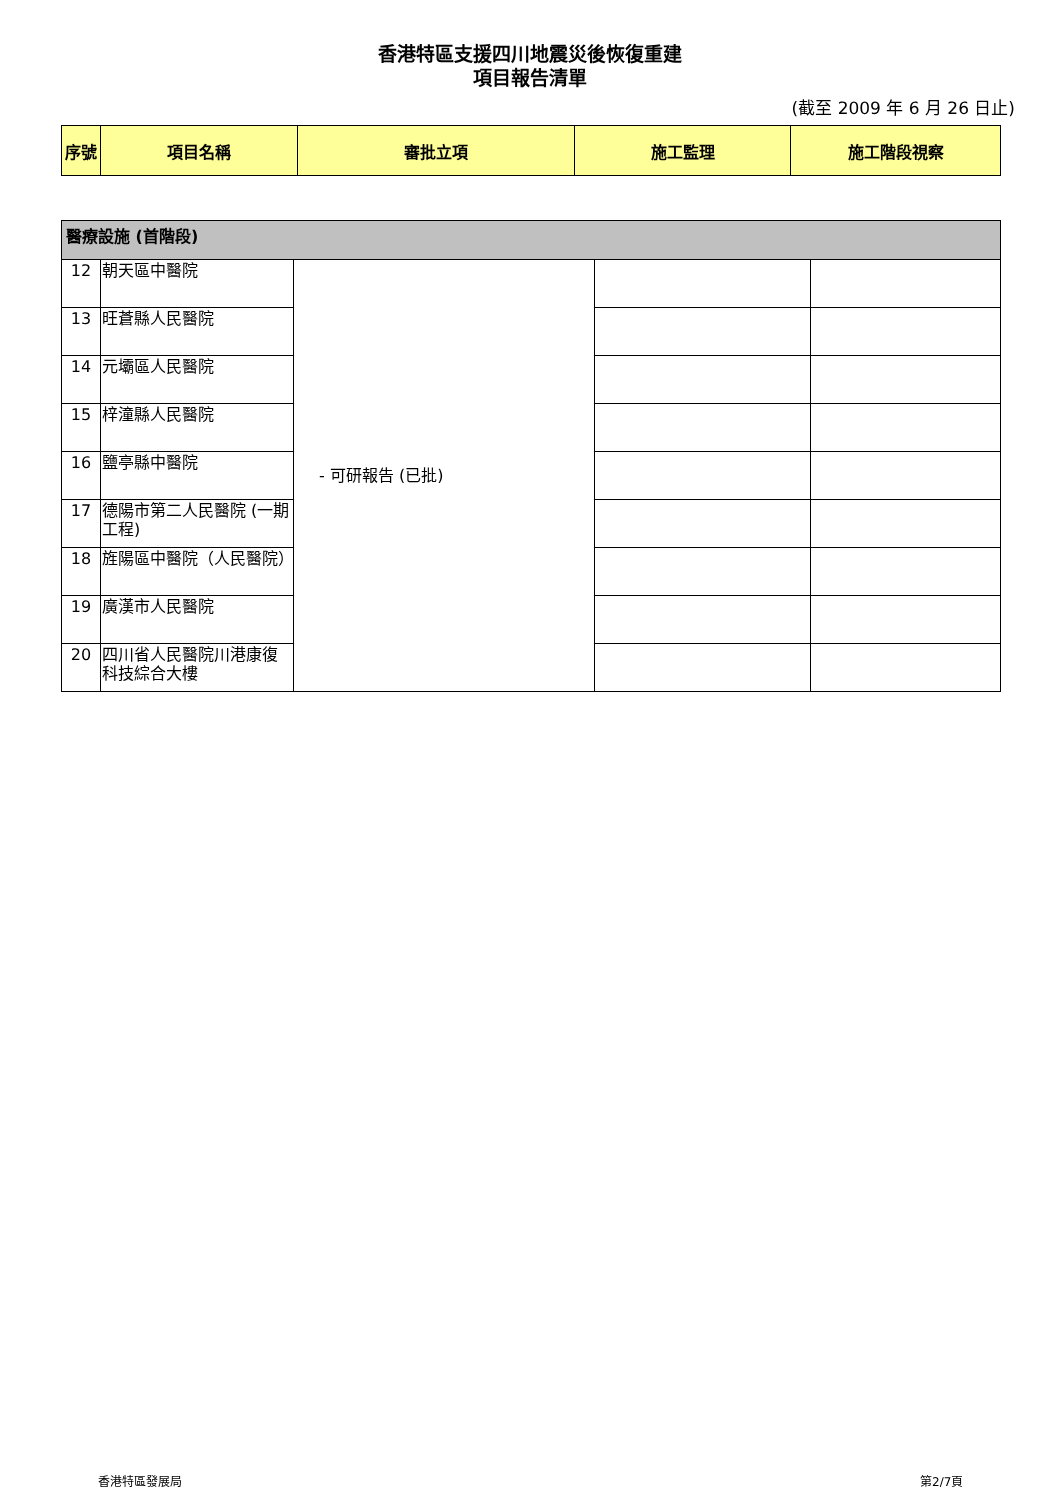香港特區支援四川地震災後恢復重建
項目報告清單
(截至 2009 年 6 月 26 日止)
| 序號 | 項目名稱 | 審批立項 | 施工監理 | 施工階段視察 |
| --- | --- | --- | --- | --- |
| 醫療設施 (首階段) | | | | |
| 12 | 朝天區中醫院 | - 可研報告 (已批) | | |
| 13 | 旺蒼縣人民醫院 | | | |
| 14 | 元壩區人民醫院 | | | |
| 15 | 梓潼縣人民醫院 | | | |
| 16 | 鹽亭縣中醫院 | | | |
| 17 | 德陽市第二人民醫院 (一期工程) | | | |
| 18 | 旌陽區中醫院（人民醫院） | | | |
| 19 | 廣漢市人民醫院 | | | |
| 20 | 四川省人民醫院川港康復科技綜合大樓 | | | |
香港特區發展局 第2/7頁